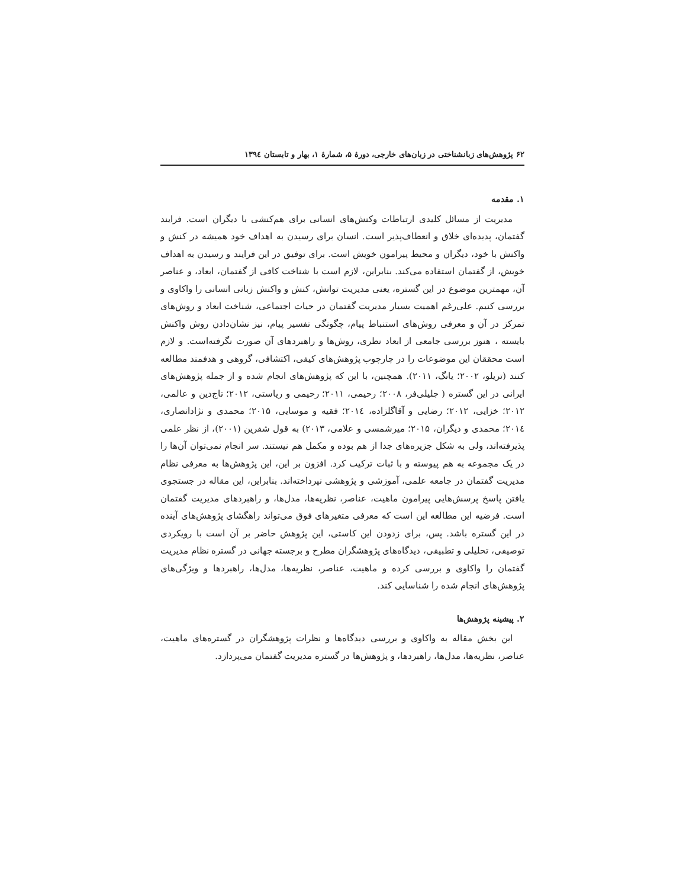۶۲ پژوهش‌های زبانشناختی در زبان‌های خارجی، دورهٔ ۵، شمارهٔ ۱، بهار و تابستان ۱۳۹٤
۱. مقدمه
مدیریت از مسائل کلیدی ارتباطات وکنش‌های انسانی برای هم‌کنشی با دیگران است. فرایند گفتمان، پدیده‌ای خلاق و انعطاف‌پذیر است. انسان برای رسیدن به اهداف خود همیشه در کنش و واکنش با خود، دیگران و محیط پیرامون خویش است. برای توفیق در این فرایند و رسیدن به اهداف خویش، از گفتمان استفاده می‌کند. بنابراین، لازم است با شناخت کافی از گفتمان، ابعاد، و عناصر آن، مهمترین موضوع در این گستره، یعنی مدیریت توانش، کنش و واکنش زبانی انسانی را واکاوی و بررسی کنیم. علی‌رغم اهمیت بسیار مدیریت گفتمان در حیات اجتماعی، شناخت ابعاد و روش‌های تمرکز در آن و معرفی روش‌های استنباط پیام، چگونگی تفسیر پیام، نیز نشان‌دادن روش واکنش بایسته ، هنوز بررسی جامعی از ابعاد نظری، روش‌ها و راهبردهای آن صورت نگرفته‌است. و لازم است محققان این موضوعات را در چارچوب پژوهش‌های کیفی، اکتشافی، گروهی و هدفمند مطالعه کنند (تریلو، ۲۰۰۲؛ یانگ، ۲۰۱۱). همچنین، با این که پژوهش‌های انجام شده و از جمله پژوهش‌های ایرانی در این گستره ( جلیلی‌فر، ۲۰۰۸؛ رحیمی، ۲۰۱۱؛ رحیمی و ریاستی، ۲۰۱۲؛ تاج‌دین و عالمی، ۲۰۱۲؛ خزایی، ۲۰۱۲؛ رضایی و آقاگلزاده، ۲۰۱٤؛ فقیه و موسایی، ۲۰۱۵؛ محمدی و نژادانصاری، ۲۰۱٤؛ محمدی و دیگران، ۲۰۱۵؛ میرشمسی و علامی، ۲۰۱۳) به قول شفرین (۲۰۰۱)، از نظر علمی پذیرفته‌اند، ولی به شکل جزیره‌های جدا از هم بوده و مکمل هم نیستند. سر انجام نمی‌توان آن‌ها را در یک مجموعه به هم پیوسته و با ثبات ترکیب کرد. افزون بر این، این پژوهش‌ها به معرفی نظام مدیریت گفتمان در جامعه علمی، آموزشی و پژوهشی نپرداخته‌اند. بنابراین، این مقاله در جستجوی یافتن پاسخ پرسش‌هایی پیرامون ماهیت، عناصر، نظریه‌ها، مدل‌ها، و راهبردهای مدیریت گفتمان است. فرضیه این مطالعه این است که معرفی متغیرهای فوق می‌تواند راهگشای پژوهش‌های آینده در این گستره باشد. پس، برای زدودن این کاستی، این پژوهش حاضر بر آن است با رویکردی توصیفی، تحلیلی و تطبیقی، دیدگاه‌های پژوهشگران مطرح و برجسته جهانی در گستره نظام مدیریت گفتمان را واکاوی و بررسی کرده و ماهیت، عناصر، نظریه‌ها، مدل‌ها، راهبردها و ویژگی‌های پژوهش‌های انجام شده را شناسایی کند.
۲. پیشینه پژوهش‌ها
این بخش مقاله به واکاوی و بررسی دیدگاه‌ها و نظرات پژوهشگران در گستره‌های ماهیت، عناصر، نظریه‌ها، مدل‌ها، راهبردها، و پژوهش‌ها در گستره مدیریت گفتمان می‌پردازد.